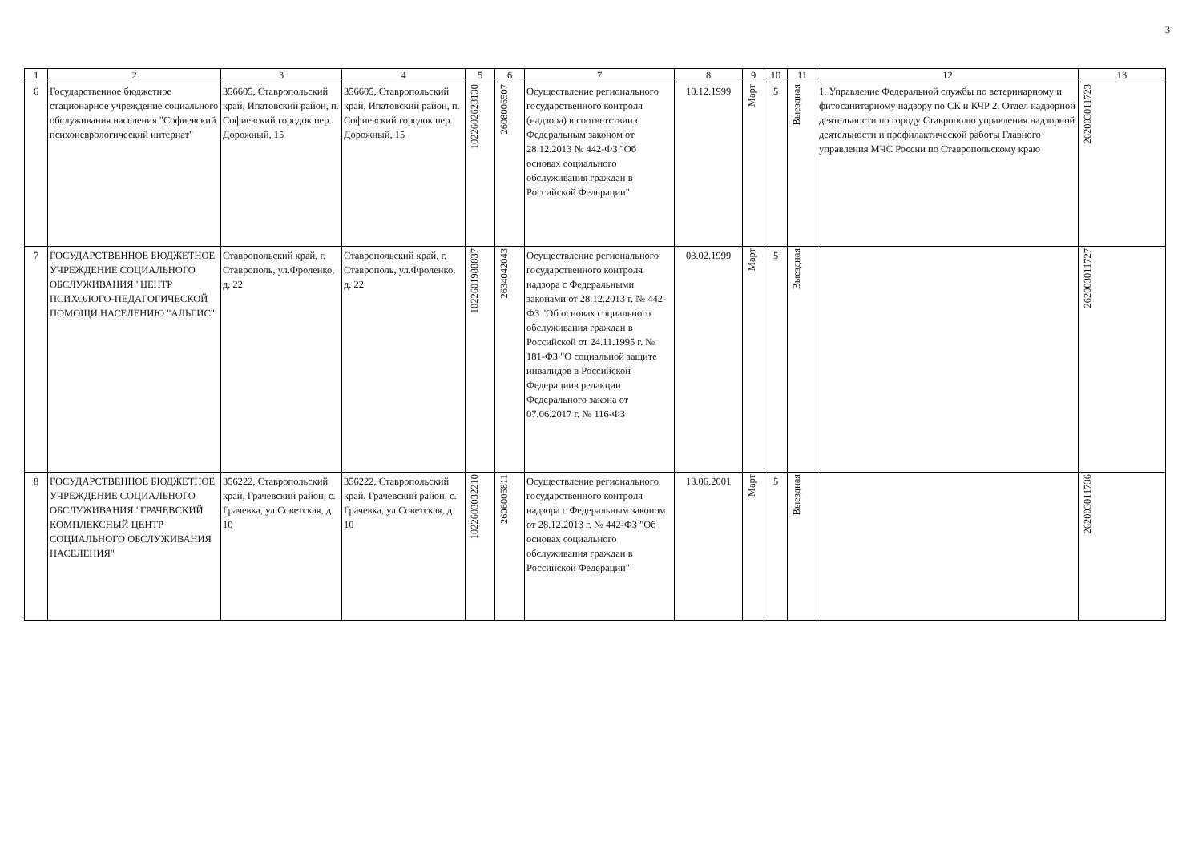3
| 1 | 2 | 3 | 4 | 5 | 6 | 7 | 8 | 9 | 10 | 11 | 12 | 13 |
| --- | --- | --- | --- | --- | --- | --- | --- | --- | --- | --- | --- | --- |
| 6 | Государственное бюджетное стационарное учреждение социального обслуживания населения "Софиевский психоневрологический интернат" | 356605, Ставропольский край, Ипатовский район, п. Софиевский городок пер. Дорожный, 15 | 356605, Ставропольский край, Ипатовский район, п. Софиевский городок пер. Дорожный, 15 | 1022602623130 | 2608006507 | Осуществление регионального государственного контроля (надзора) в соответствии с Федеральным законом от 28.12.2013 № 442-ФЗ "Об основах социального обслуживания граждан в Российской Федерации" | 10.12.1999 | Март | 5 | Выездная | 1. Управление Федеральной службы по ветеринарному и фитосанитарному надзору по СК и КЧР 2. Отдел надзорной деятельности по городу Ставрополю управления надзорной деятельности и профилактической работы Главного управления МЧС России по Ставропольскому краю | 262003011723 |
| 7 | ГОСУДАРСТВЕННОЕ БЮДЖЕТНОЕ УЧРЕЖДЕНИЕ СОЦИАЛЬНОГО ОБСЛУЖИВАНИЯ "ЦЕНТР ПСИХОЛОГО-ПЕДАГОГИЧЕСКОЙ ПОМОЩИ НАСЕЛЕНИЮ "АЛЬГИС" | Ставропольский край, г. Ставрополь, ул.Фроленко, д. 22 | Ставропольский край, г. Ставрополь, ул.Фроленко, д. 22 | 1022601988837 | 2634042043 | Осуществление регионального государственного контроля надзора с Федеральными законами от 28.12.2013 г. № 442-ФЗ "Об основах социального обслуживания граждан в Российской от 24.11.1995 г. № 181-ФЗ "О социальной защите инвалидов в Российской Федерациив редакции Федерального закона от 07.06.2017 г. № 116-ФЗ | 03.02.1999 | Март | 5 | Выездная | | 262003011727 |
| 8 | ГОСУДАРСТВЕННОЕ БЮДЖЕТНОЕ УЧРЕЖДЕНИЕ СОЦИАЛЬНОГО ОБСЛУЖИВАНИЯ "ГРАЧЕВСКИЙ КОМПЛЕКСНЫЙ ЦЕНТР СОЦИАЛЬНОГО ОБСЛУЖИВАНИЯ НАСЕЛЕНИЯ" | 356222, Ставропольский край, Грачевский район, с. Грачевка, ул.Советская, д. 10 | 356222, Ставропольский край, Грачевский район, с. Грачевка, ул.Советская, д. 10 | 1022603032210 | 2606005811 | Осуществление регионального государственного контроля надзора с Федеральным законом от 28.12.2013 г. № 442-ФЗ "Об основах социального обслуживания граждан в Российской Федерации" | 13.06.2001 | Март | 5 | Выездная | | 262003011736 |